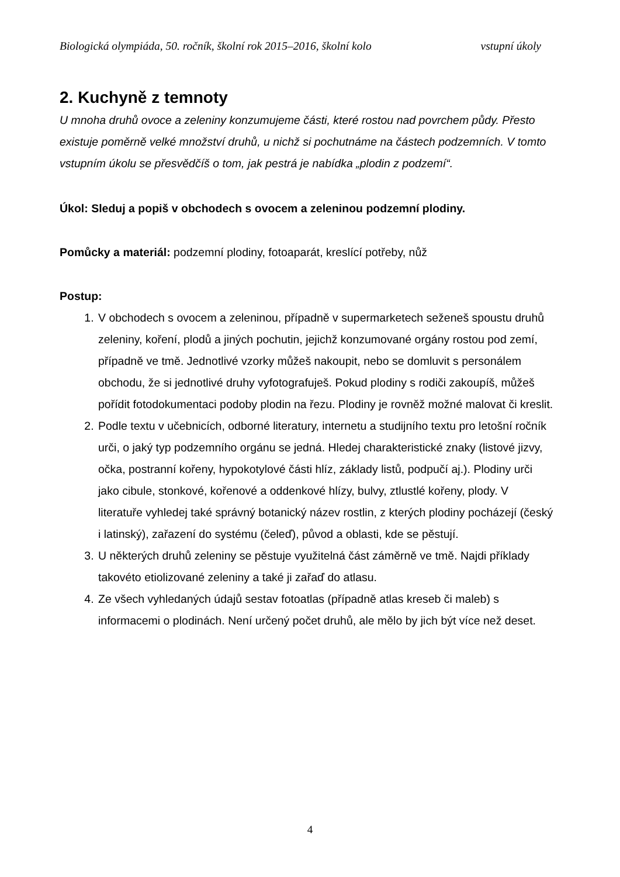Biologická olympiáda, 50. ročník, školní rok 2015–2016, školní kolo vstupní úkoly
2. Kuchyně z temnoty
U mnoha druhů ovoce a zeleniny konzumujeme části, které rostou nad povrchem půdy. Přesto existuje poměrně velké množství druhů, u nichž si pochutnáme na částech podzemních. V tomto vstupním úkolu se přesvědčíš o tom, jak pestrá je nabídka „plodin z podzemí“.
Úkol: Sleduj a popiš v obchodech s ovocem a zeleninou podzemní plodiny.
Pomůcky a materiál: podzemní plodiny, fotoaparát, kreslící potřeby, nůž
Postup:
1. V obchodech s ovocem a zeleninou, případně v supermarketech seženeš spoustu druhů zeleniny, koření, plodů a jiných pochutin, jejichž konzumované orgány rostou pod zemí, případně ve tmě. Jednotlivé vzorky můžeš nakoupit, nebo se domluvit s personálem obchodu, že si jednotlivé druhy vyfotografuješ. Pokud plodiny s rodiči zakoupíš, můžeš pořídit fotodokumentaci podoby plodin na řezu. Plodiny je rovněž možné malovat či kreslit.
2. Podle textu v učebnicích, odborné literatury, internetu a studijního textu pro letošní ročník urči, o jaký typ podzemního orgánu se jedná. Hledej charakteristické znaky (listové jizvy, očka, postranní kořeny, hypokotylové části hlíz, základy listů, podpučí aj.). Plodiny urči jako cibule, stonkové, kořenové a oddenkové hlízy, bulvy, ztlustlé kořeny, plody. V literatuře vyhledej také správný botanický název rostlin, z kterých plodiny pocházejí (český i latinský), zařazení do systému (čeleď), původ a oblasti, kde se pěstují.
3. U některých druhů zeleniny se pěstuje využitelná část záměrně ve tmě. Najdi příklady takovéto etiolizované zeleniny a také ji zařaď do atlasu.
4. Ze všech vyhledaných údajů sestav fotoatlas (případně atlas kreseb či maleb) s informacemi o plodinách. Není určený počet druhů, ale mělo by jich být více než deset.
4